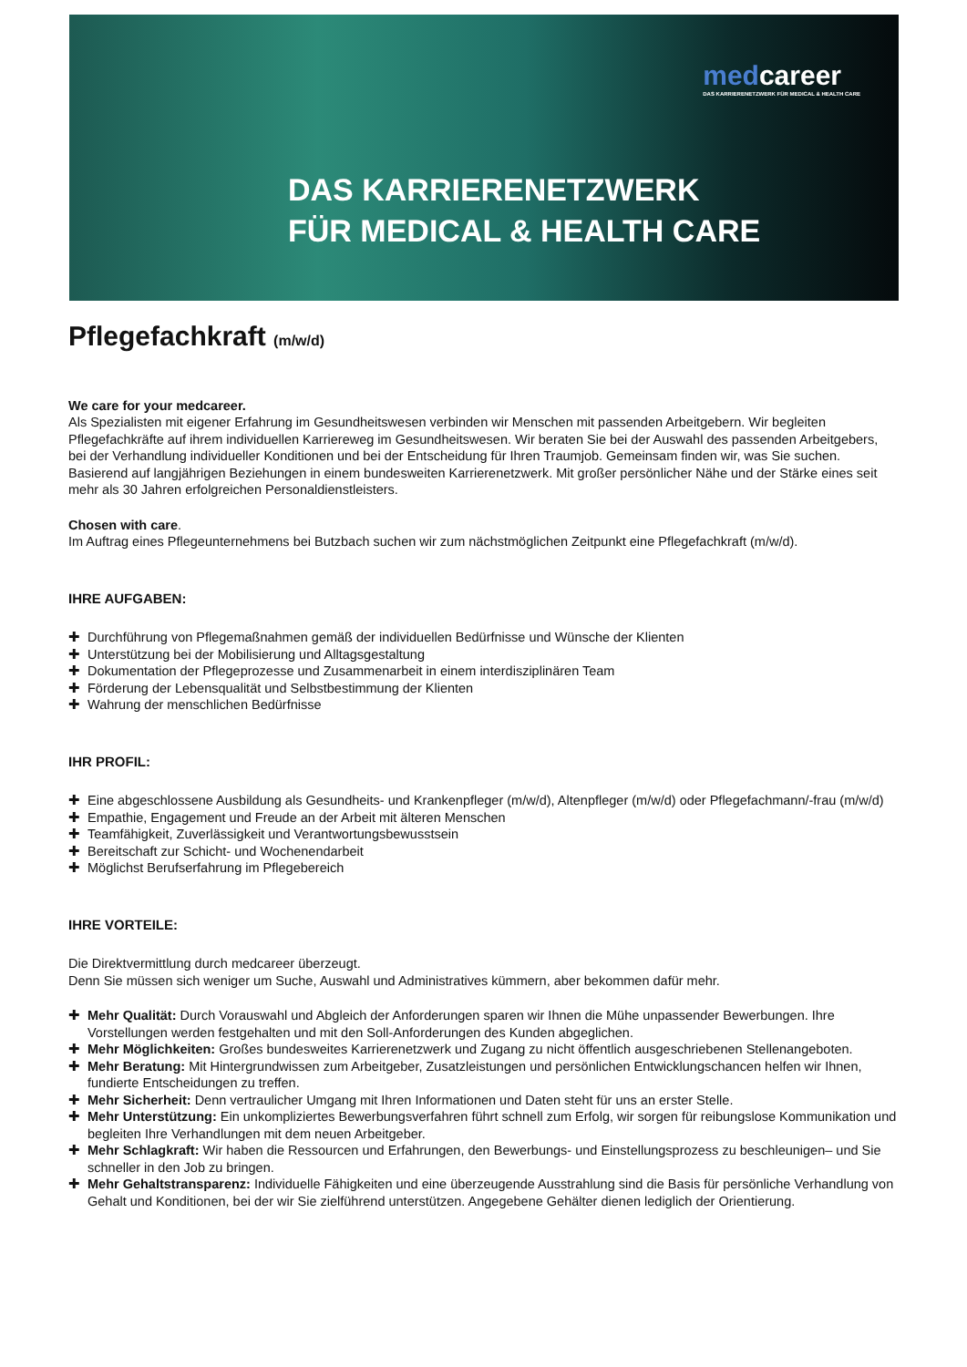medcareer
DAS KARRIERENETZWERK FÜR MEDICAL & HEALTH CARE
DAS KARRIERENETZWERK
FÜR MEDICAL & HEALTH CARE
Pflegefachkraft (m/w/d)
We care for your medcareer.
Als Spezialisten mit eigener Erfahrung im Gesundheitswesen verbinden wir Menschen mit passenden Arbeitgebern. Wir begleiten Pflegefachkräfte auf ihrem individuellen Karriereweg im Gesundheitswesen. Wir beraten Sie bei der Auswahl des passenden Arbeitgebers, bei der Verhandlung individueller Konditionen und bei der Entscheidung für Ihren Traumjob. Gemeinsam finden wir, was Sie suchen. Basierend auf langjährigen Beziehungen in einem bundesweiten Karrierenetzwerk. Mit großer persönlicher Nähe und der Stärke eines seit mehr als 30 Jahren erfolgreichen Personaldienstleisters.
Chosen with care.
Im Auftrag eines Pflegeunternehmens bei Butzbach suchen wir zum nächstmöglichen Zeitpunkt eine Pflegefachkraft (m/w/d).
IHRE AUFGABEN:
✚ Durchführung von Pflegemaßnahmen gemäß der individuellen Bedürfnisse und Wünsche der Klienten
✚ Unterstützung bei der Mobilisierung und Alltagsgestaltung
✚ Dokumentation der Pflegeprozesse und Zusammenarbeit in einem interdisziplinären Team
✚ Förderung der Lebensqualität und Selbstbestimmung der Klienten
✚ Wahrung der menschlichen Bedürfnisse
IHR PROFIL:
✚ Eine abgeschlossene Ausbildung als Gesundheits- und Krankenpfleger (m/w/d), Altenpfleger (m/w/d) oder Pflegefachmann/-frau (m/w/d)
✚ Empathie, Engagement und Freude an der Arbeit mit älteren Menschen
✚ Teamfähigkeit, Zuverlässigkeit und Verantwortungsbewusstsein
✚ Bereitschaft zur Schicht- und Wochenendarbeit
✚ Möglichst Berufserfahrung im Pflegebereich
IHRE VORTEILE:
Die Direktvermittlung durch medcareer überzeugt.
Denn Sie müssen sich weniger um Suche, Auswahl und Administratives kümmern, aber bekommen dafür mehr.
✚ Mehr Qualität: Durch Vorauswahl und Abgleich der Anforderungen sparen wir Ihnen die Mühe unpassender Bewerbungen. Ihre Vorstellungen werden festgehalten und mit den Soll-Anforderungen des Kunden abgeglichen.
✚ Mehr Möglichkeiten: Großes bundesweites Karrierenetzwerk und Zugang zu nicht öffentlich ausgeschriebenen Stellenangeboten.
✚ Mehr Beratung: Mit Hintergrundwissen zum Arbeitgeber, Zusatzleistungen und persönlichen Entwicklungschancen helfen wir Ihnen, fundierte Entscheidungen zu treffen.
✚ Mehr Sicherheit: Denn vertraulicher Umgang mit Ihren Informationen und Daten steht für uns an erster Stelle.
✚ Mehr Unterstützung: Ein unkompliziertes Bewerbungsverfahren führt schnell zum Erfolg, wir sorgen für reibungslose Kommunikation und begleiten Ihre Verhandlungen mit dem neuen Arbeitgeber.
✚ Mehr Schlagkraft: Wir haben die Ressourcen und Erfahrungen, den Bewerbungs- und Einstellungsprozess zu beschleunigen– und Sie schneller in den Job zu bringen.
✚ Mehr Gehaltstransparenz: Individuelle Fähigkeiten und eine überzeugende Ausstrahlung sind die Basis für persönliche Verhandlung von Gehalt und Konditionen, bei der wir Sie zielführend unterstützen. Angegebene Gehälter dienen lediglich der Orientierung.